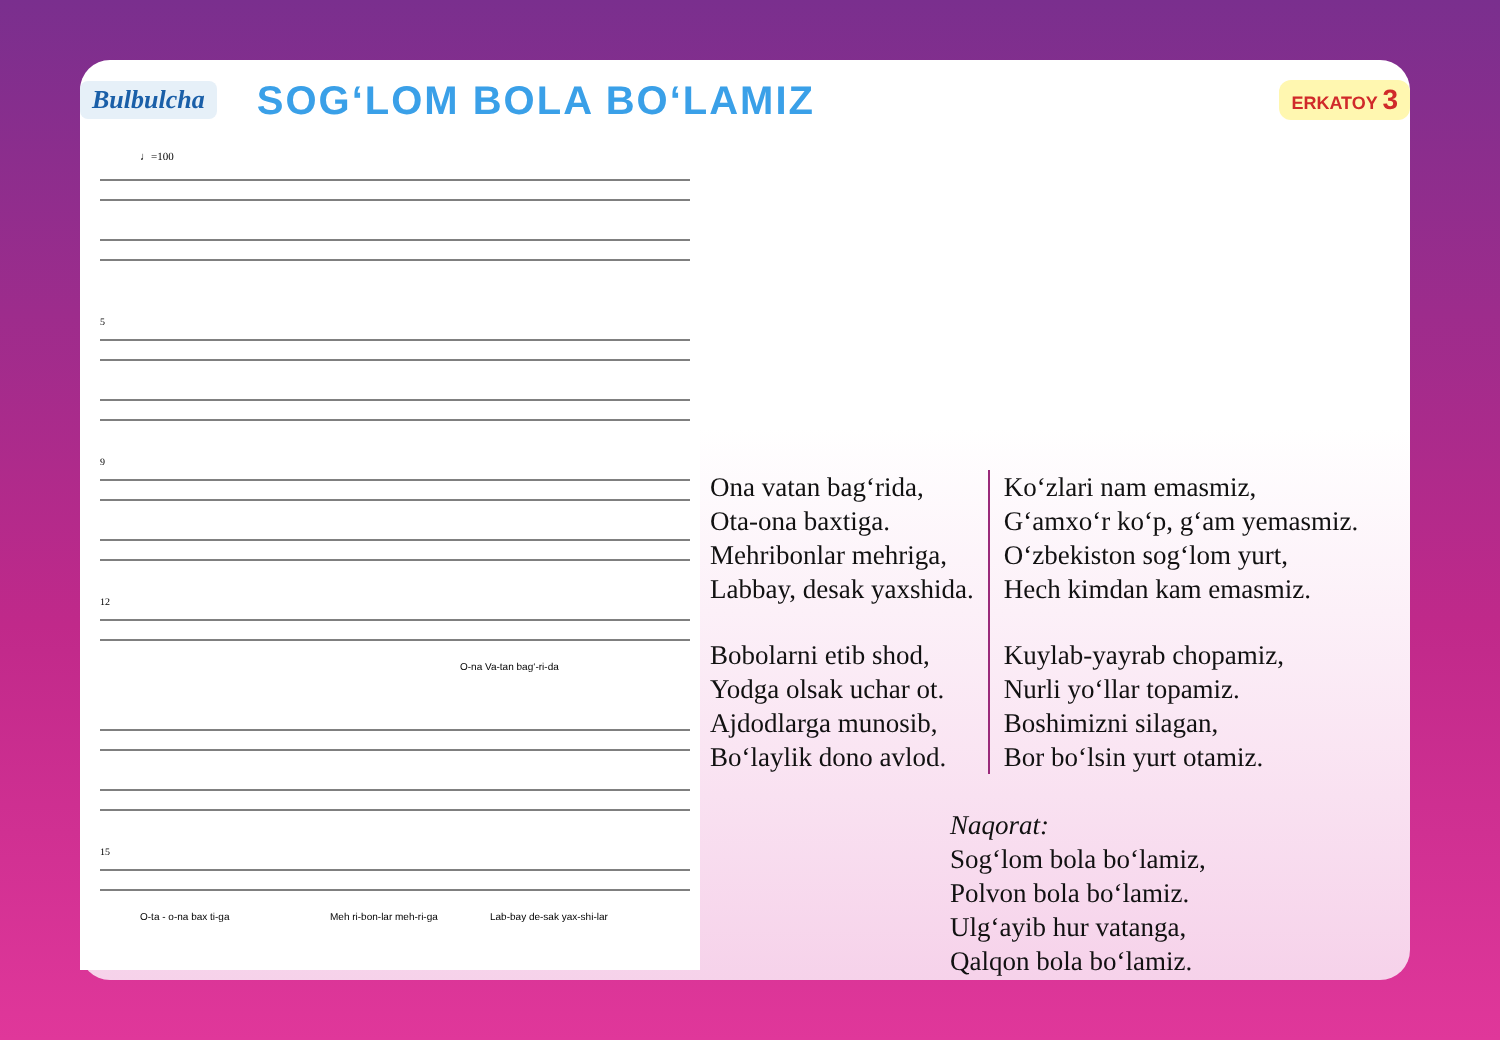Bulbulcha
SOG‘LOM BOLA BO‘LAMIZ
ERKATOY 3
♩=100
5
9
12
15
O-na Va-tan bag‘-ri-da
O-ta - o-na bax ti-ga
Meh ri-bon-lar meh-ri-ga
Lab-bay de-sak yax-shi-lar
Ona vatan bag‘rida,
Ota-ona baxtiga.
Mehribonlar mehriga,
Labbay, desak yaxshida.
Bobolarni etib shod,
Yodga olsak uchar ot.
Ajdodlarga munosib,
Bo‘laylik dono avlod.
Ko‘zlari nam emasmiz,
G‘amxo‘r ko‘p, g‘am yemasmiz.
O‘zbekiston sog‘lom yurt,
Hech kimdan kam emasmiz.
Kuylab-yayrab chopamiz,
Nurli yo‘llar topamiz.
Boshimizni silagan,
Bor bo‘lsin yurt otamiz.
Naqorat:
Sog‘lom bola bo‘lamiz,
Polvon bola bo‘lamiz.
Ulg‘ayib hur vatanga,
Qalqon bola bo‘lamiz.